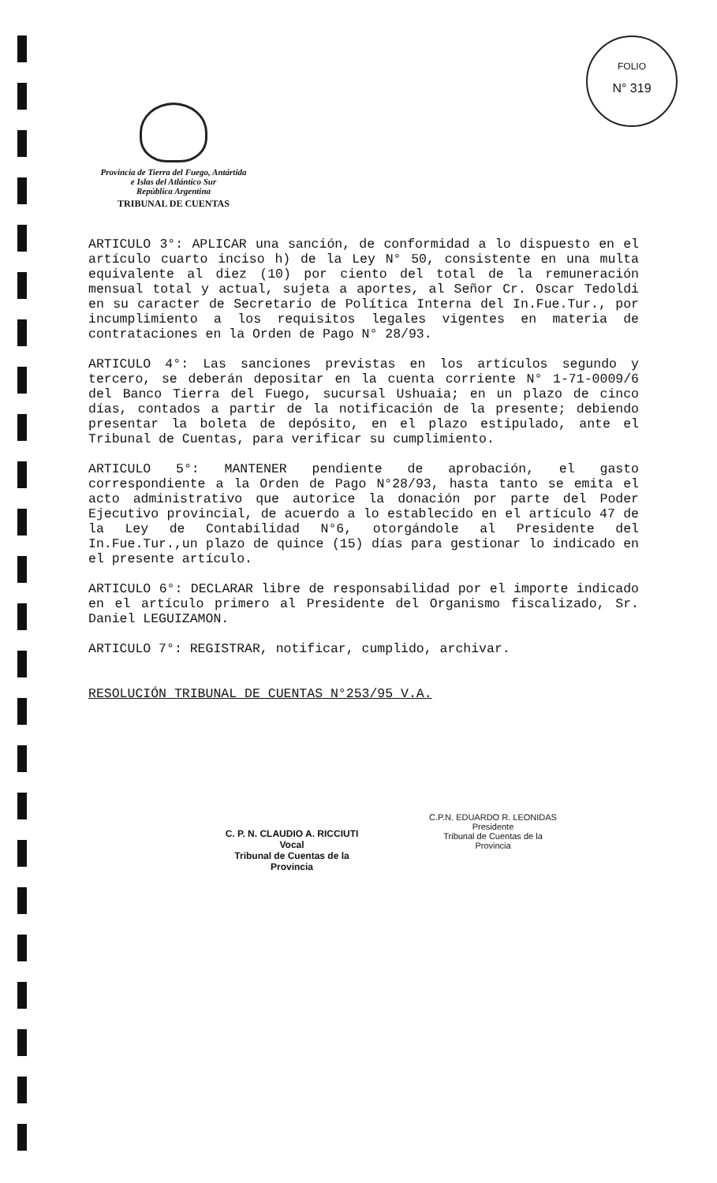FOLIO
N° 319
Provincia de Tierra del Fuego, Antártida
e Islas del Atlántico Sur
República Argentina
TRIBUNAL DE CUENTAS
ARTICULO 3°: APLICAR una sanción, de conformidad a lo dispuesto en el artículo cuarto inciso h) de la Ley N° 50, consistente en una multa equivalente al diez (10) por ciento del total de la remuneración mensual total y actual, sujeta a aportes, al Señor Cr. Oscar Tedoldi en su caracter de Secretario de Política Interna del In.Fue.Tur., por incumplimiento a los requisitos legales vigentes en materia de contrataciones en la Orden de Pago N° 28/93.
ARTICULO 4°: Las sanciones previstas en los artículos segundo y tercero, se deberán depositar en la cuenta corriente N° 1-71-0009/6 del Banco Tierra del Fuego, sucursal Ushuaia; en un plazo de cinco días, contados a partir de la notificación de la presente; debiendo presentar la boleta de depósito, en el plazo estipulado, ante el Tribunal de Cuentas, para verificar su cumplimiento.
ARTICULO 5°: MANTENER pendiente de aprobación, el gasto correspondiente a la Orden de Pago N°28/93, hasta tanto se emita el acto administrativo que autorice la donación por parte del Poder Ejecutivo provincial, de acuerdo a lo establecido en el artículo 47 de la Ley de Contabilidad N°6, otorgándole al Presidente del In.Fue.Tur.,un plazo de quince (15) días para gestionar lo indicado en el presente artículo.
ARTICULO 6°: DECLARAR libre de responsabilidad por el importe indicado en el artículo primero al Presidente del Organismo fiscalizado, Sr. Daniel LEGUIZAMON.
ARTICULO 7°: REGISTRAR, notificar, cumplido, archivar.
RESOLUCIÓN TRIBUNAL DE CUENTAS N°253/95 V.A.
C. P. N. CLAUDIO A. RICCIUTI
Vocal
Tribunal de Cuentas de la Provincia
C.P.N. EDUARDO R. LEONIDAS
Presidente
Tribunal de Cuentas de la Provincia